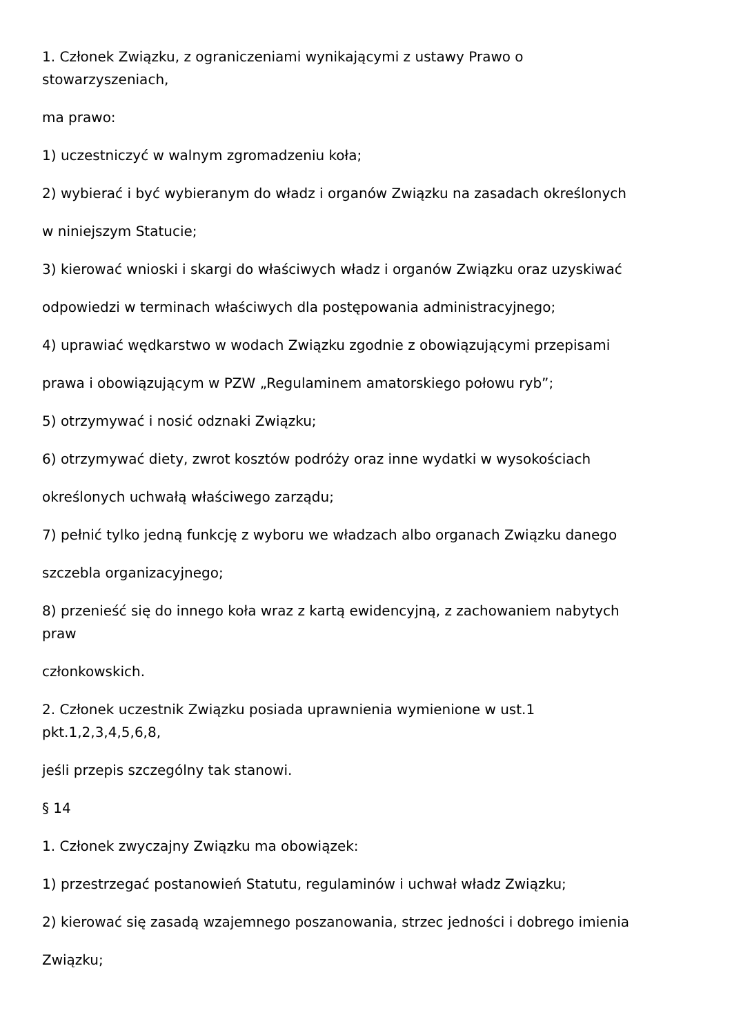1. Członek Związku, z ograniczeniami wynikającymi z ustawy Prawo o
stowarzyszeniach,
ma prawo:
1) uczestniczyć w walnym zgromadzeniu koła;
2) wybierać i być wybieranym do władz i organów Związku na zasadach określonych
w niniejszym Statucie;
3) kierować wnioski i skargi do właściwych władz i organów Związku oraz uzyskiwać
odpowiedzi w terminach właściwych dla postępowania administracyjnego;
4) uprawiać wędkarstwo w wodach Związku zgodnie z obowiązującymi przepisami
prawa i obowiązującym w PZW „Regulaminem amatorskiego połowu ryb”;
5) otrzymywać i nosić odznaki Związku;
6) otrzymywać diety, zwrot kosztów podróży oraz inne wydatki w wysokościach
określonych uchwałą właściwego zarządu;
7) pełnić tylko jedną funkcję z wyboru we władzach albo organach Związku danego
szczebla organizacyjnego;
8) przenieść się do innego koła wraz z kartą ewidencyjną, z zachowaniem nabytych
praw
członkowskich.
2. Członek uczestnik Związku posiada uprawnienia wymienione w ust.1
pkt.1,2,3,4,5,6,8,
jeśli przepis szczególny tak stanowi.
§ 14
1. Członek zwyczajny Związku ma obowiązek:
1) przestrzegać postanowień Statutu, regulaminów i uchwał władz Związku;
2) kierować się zasadą wzajemnego poszanowania, strzec jedności i dobrego imienia
Związku;